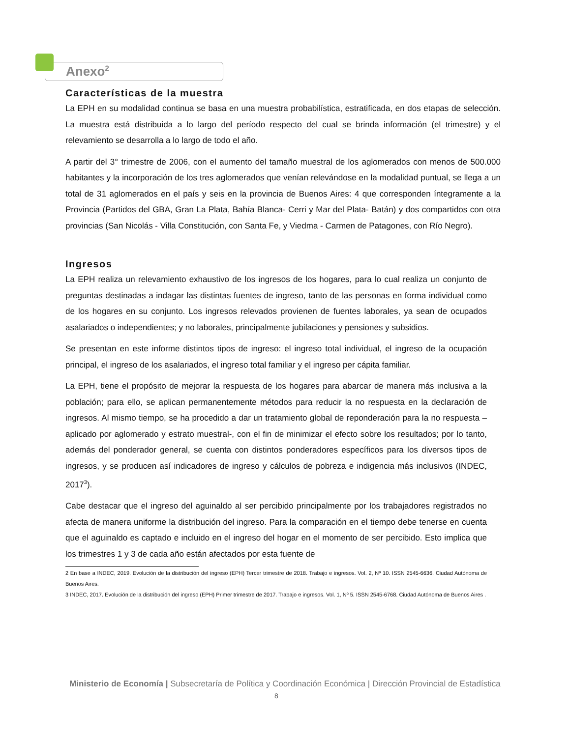Anexo<sup>2</sup>
Características de la muestra
La EPH en su modalidad continua se basa en una muestra probabilística, estratificada, en dos etapas de selección. La muestra está distribuida a lo largo del período respecto del cual se brinda información (el trimestre) y el relevamiento se desarrolla a lo largo de todo el año.
A partir del 3° trimestre de 2006, con el aumento del tamaño muestral de los aglomerados con menos de 500.000 habitantes y la incorporación de los tres aglomerados que venían relevándose en la modalidad puntual, se llega a un total de 31 aglomerados en el país y seis en la provincia de Buenos Aires: 4 que corresponden íntegramente a la Provincia (Partidos del GBA, Gran La Plata, Bahía Blanca- Cerri y Mar del Plata- Batán) y dos compartidos con otra provincias (San Nicolás - Villa Constitución, con Santa Fe, y Viedma - Carmen de Patagones, con Río Negro).
Ingresos
La EPH realiza un relevamiento exhaustivo de los ingresos de los hogares, para lo cual realiza un conjunto de preguntas destinadas a indagar las distintas fuentes de ingreso, tanto de las personas en forma individual como de los hogares en su conjunto. Los ingresos relevados provienen de fuentes laborales, ya sean de ocupados asalariados o independientes; y no laborales, principalmente jubilaciones y pensiones y subsidios.
Se presentan en este informe distintos tipos de ingreso: el ingreso total individual, el ingreso de la ocupación principal, el ingreso de los asalariados, el ingreso total familiar y el ingreso per cápita familiar.
La EPH, tiene el propósito de mejorar la respuesta de los hogares para abarcar de manera más inclusiva a la población; para ello, se aplican permanentemente métodos para reducir la no respuesta en la declaración de ingresos. Al mismo tiempo, se ha procedido a dar un tratamiento global de reponderación para la no respuesta –aplicado por aglomerado y estrato muestral-, con el fin de minimizar el efecto sobre los resultados; por lo tanto, además del ponderador general, se cuenta con distintos ponderadores específicos para los diversos tipos de ingresos, y se producen así indicadores de ingreso y cálculos de pobreza e indigencia más inclusivos (INDEC, 2017<sup>3</sup>).
Cabe destacar que el ingreso del aguinaldo al ser percibido principalmente por los trabajadores registrados no afecta de manera uniforme la distribución del ingreso. Para la comparación en el tiempo debe tenerse en cuenta que el aguinaldo es captado e incluido en el ingreso del hogar en el momento de ser percibido. Esto implica que los trimestres 1 y 3 de cada año están afectados por esta fuente de
2 En base a INDEC, 2019. Evolución de la distribución del ingreso (EPH) Tercer trimestre de 2018. Trabajo e ingresos. Vol. 2, Nº 10. ISSN 2545-6636. Ciudad Autónoma de Buenos Aires.
3 INDEC, 2017. Evolución de la distribución del ingreso (EPH) Primer trimestre de 2017. Trabajo e ingresos. Vol. 1, Nº 5. ISSN 2545-6768. Ciudad Autónoma de Buenos Aires .
Ministerio de Economía | Subsecretaría de Política y Coordinación Económica | Dirección Provincial de Estadística
8